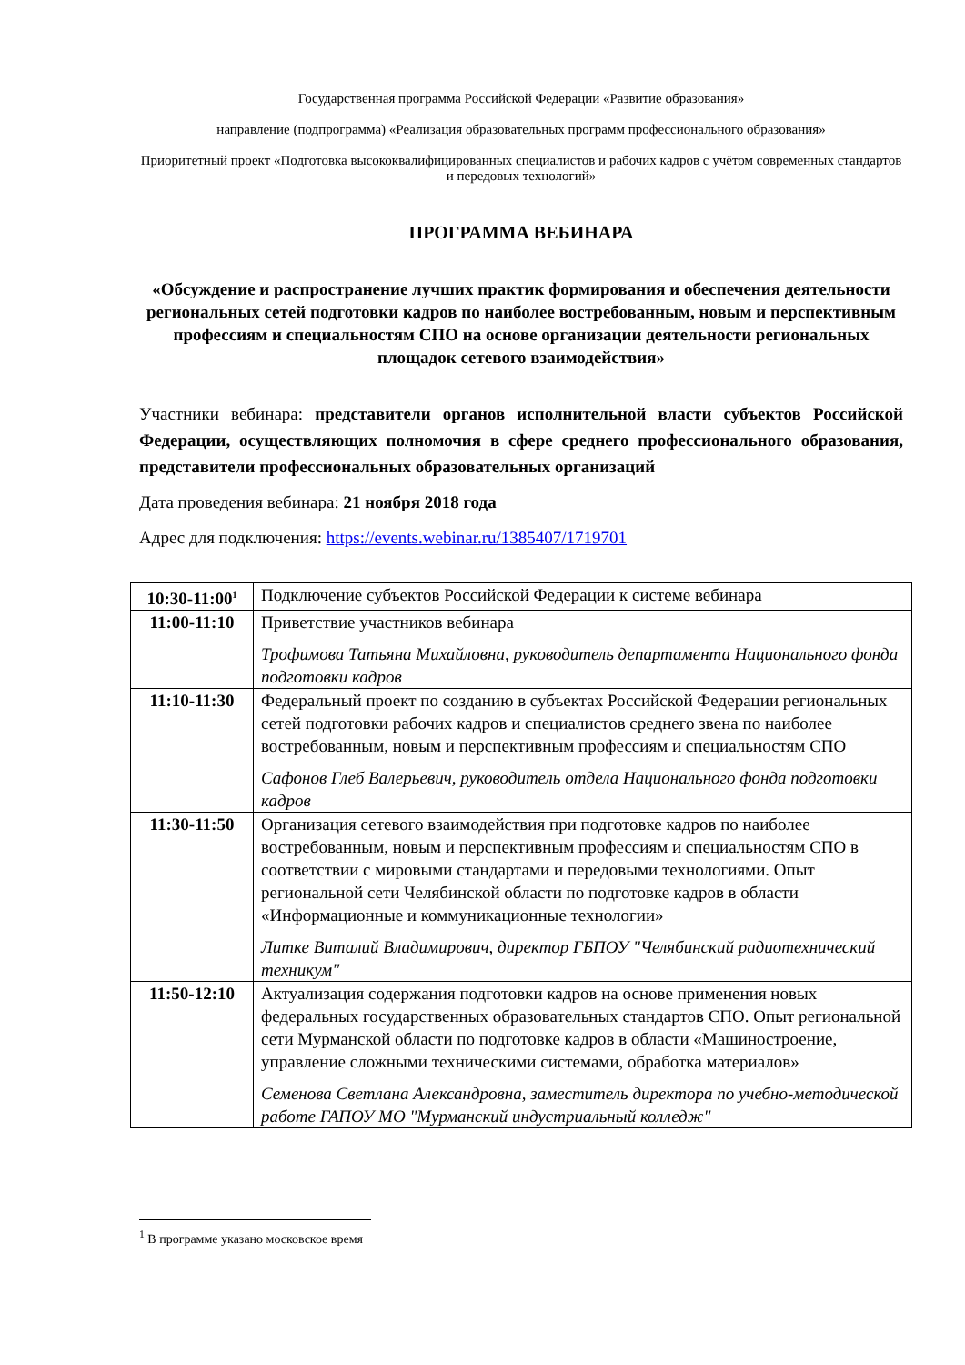Государственная программа Российской Федерации «Развитие образования»
направление (подпрограмма) «Реализация образовательных программ профессионального образования»
Приоритетный проект «Подготовка высококвалифицированных специалистов и рабочих кадров с учётом современных стандартов и передовых технологий»
ПРОГРАММА ВЕБИНАРА
«Обсуждение и распространение лучших практик формирования и обеспечения деятельности региональных сетей подготовки кадров по наиболее востребованным, новым и перспективным профессиям и специальностям СПО на основе организации деятельности региональных площадок сетевого взаимодействия»
Участники вебинара: представители органов исполнительной власти субъектов Российской Федерации, осуществляющих полномочия в сфере среднего профессионального образования, представители профессиональных образовательных организаций
Дата проведения вебинара: 21 ноября 2018 года
Адрес для подключения: https://events.webinar.ru/1385407/1719701
| 10:30-11:00<sup>1</sup> | Подключение субъектов Российской Федерации к системе вебинара |
| 11:00-11:10 | Приветствие участников вебинара Трофимова Татьяна Михайловна, руководитель департамента Национального фонда подготовки кадров |
| 11:10-11:30 | Федеральный проект по созданию в субъектах Российской Федерации региональных сетей подготовки рабочих кадров и специалистов среднего звена по наиболее востребованным, новым и перспективным профессиям и специальностям СПО Сафонов Глеб Валерьевич, руководитель отдела Национального фонда подготовки кадров |
| 11:30-11:50 | Организация сетевого взаимодействия при подготовке кадров по наиболее востребованным, новым и перспективным профессиям и специальностям СПО в соответствии с мировыми стандартами и передовыми технологиями. Опыт региональной сети Челябинской области по подготовке кадров в области «Информационные и коммуникационные технологии» Литке Виталий Владимирович, директор ГБПОУ "Челябинский радиотехнический техникум" |
| 11:50-12:10 | Актуализация содержания подготовки кадров на основе применения новых федеральных государственных образовательных стандартов СПО. Опыт региональной сети Мурманской области по подготовке кадров в области «Машиностроение, управление сложными техническими системами, обработка материалов» Семенова Светлана Александровна, заместитель директора по учебно-методической работе ГАПОУ МО "Мурманский индустриальный колледж" |
<sup>1</sup> В программе указано московское время